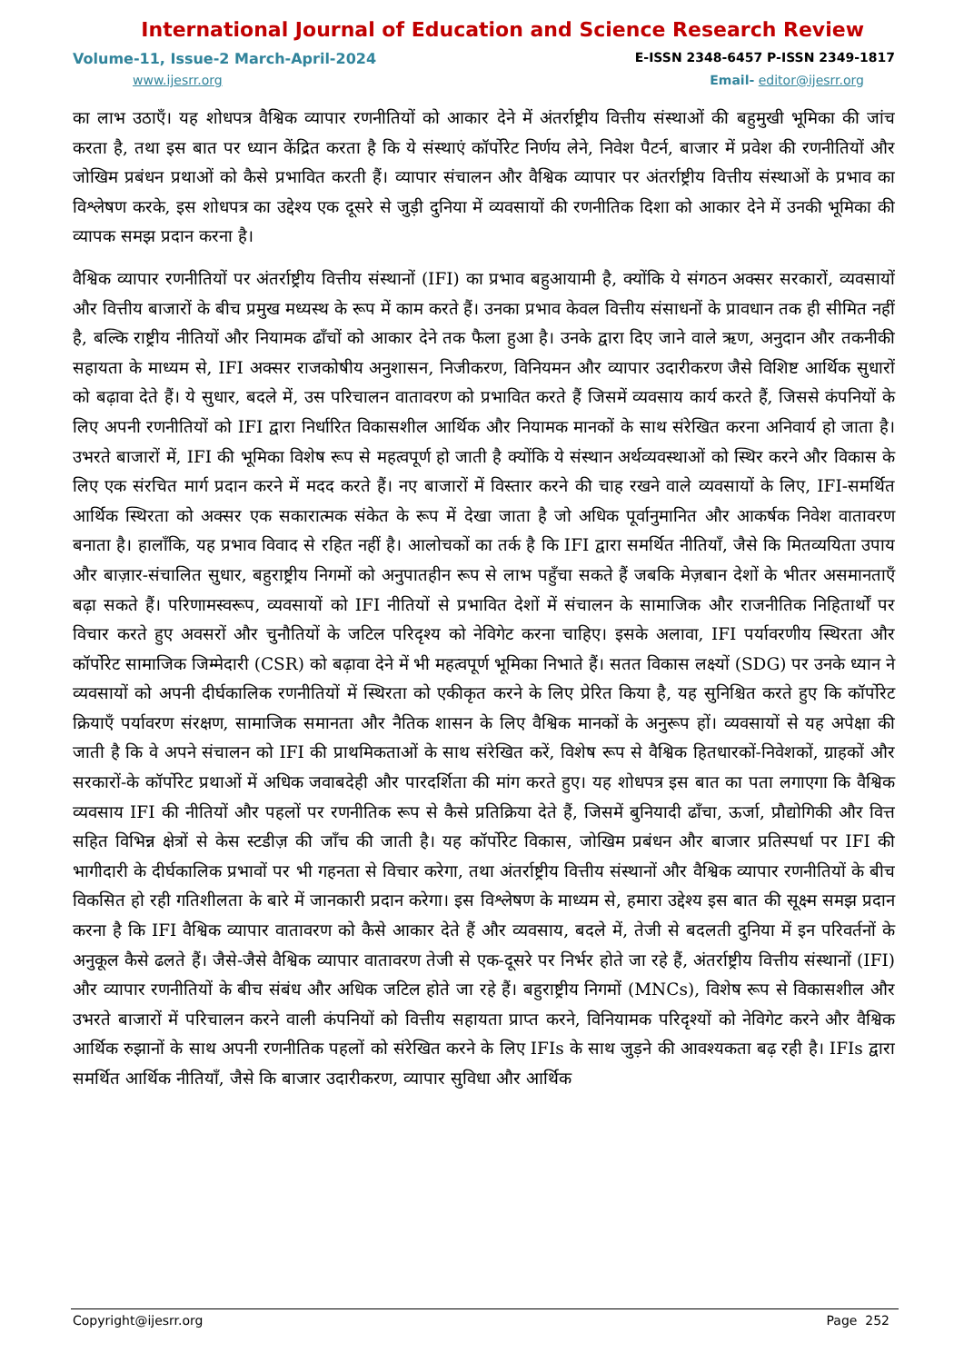International Journal of Education and Science Research Review
Volume-11, Issue-2 March-April-2024 E-ISSN 2348-6457 P-ISSN 2349-1817
www.ijesrr.org Email- editor@ijesrr.org
का लाभ उठाएँ। यह शोधपत्र वैश्विक व्यापार रणनीतियों को आकार देने में अंतर्राष्ट्रीय वित्तीय संस्थाओं की बहुमुखी भूमिका की जांच करता है, तथा इस बात पर ध्यान केंद्रित करता है कि ये संस्थाएं कॉर्पोरेट निर्णय लेने, निवेश पैटर्न, बाजार में प्रवेश की रणनीतियों और जोखिम प्रबंधन प्रथाओं को कैसे प्रभावित करती हैं। व्यापार संचालन और वैश्विक व्यापार पर अंतर्राष्ट्रीय वित्तीय संस्थाओं के प्रभाव का विश्लेषण करके, इस शोधपत्र का उद्देश्य एक दूसरे से जुड़ी दुनिया में व्यवसायों की रणनीतिक दिशा को आकार देने में उनकी भूमिका की व्यापक समझ प्रदान करना है।
वैश्विक व्यापार रणनीतियों पर अंतर्राष्ट्रीय वित्तीय संस्थानों (IFI) का प्रभाव बहुआयामी है, क्योंकि ये संगठन अक्सर सरकारों, व्यवसायों और वित्तीय बाजारों के बीच प्रमुख मध्यस्थ के रूप में काम करते हैं। उनका प्रभाव केवल वित्तीय संसाधनों के प्रावधान तक ही सीमित नहीं है, बल्कि राष्ट्रीय नीतियों और नियामक ढाँचों को आकार देने तक फैला हुआ है। उनके द्वारा दिए जाने वाले ऋण, अनुदान और तकनीकी सहायता के माध्यम से, IFI अक्सर राजकोषीय अनुशासन, निजीकरण, विनियमन और व्यापार उदारीकरण जैसे विशिष्ट आर्थिक सुधारों को बढ़ावा देते हैं। ये सुधार, बदले में, उस परिचालन वातावरण को प्रभावित करते हैं जिसमें व्यवसाय कार्य करते हैं, जिससे कंपनियों के लिए अपनी रणनीतियों को IFI द्वारा निर्धारित विकासशील आर्थिक और नियामक मानकों के साथ संरेखित करना अनिवार्य हो जाता है। उभरते बाजारों में, IFI की भूमिका विशेष रूप से महत्वपूर्ण हो जाती है क्योंकि ये संस्थान अर्थव्यवस्थाओं को स्थिर करने और विकास के लिए एक संरचित मार्ग प्रदान करने में मदद करते हैं। नए बाजारों में विस्तार करने की चाह रखने वाले व्यवसायों के लिए, IFI-समर्थित आर्थिक स्थिरता को अक्सर एक सकारात्मक संकेत के रूप में देखा जाता है जो अधिक पूर्वानुमानित और आकर्षक निवेश वातावरण बनाता है। हालाँकि, यह प्रभाव विवाद से रहित नहीं है। आलोचकों का तर्क है कि IFI द्वारा समर्थित नीतियाँ, जैसे कि मितव्ययिता उपाय और बाज़ार-संचालित सुधार, बहुराष्ट्रीय निगमों को अनुपातहीन रूप से लाभ पहुँचा सकते हैं जबकि मेज़बान देशों के भीतर असमानताएँ बढ़ा सकते हैं। परिणामस्वरूप, व्यवसायों को IFI नीतियों से प्रभावित देशों में संचालन के सामाजिक और राजनीतिक निहितार्थों पर विचार करते हुए अवसरों और चुनौतियों के जटिल परिदृश्य को नेविगेट करना चाहिए। इसके अलावा, IFI पर्यावरणीय स्थिरता और कॉर्पोरेट सामाजिक जिम्मेदारी (CSR) को बढ़ावा देने में भी महत्वपूर्ण भूमिका निभाते हैं। सतत विकास लक्ष्यों (SDG) पर उनके ध्यान ने व्यवसायों को अपनी दीर्घकालिक रणनीतियों में स्थिरता को एकीकृत करने के लिए प्रेरित किया है, यह सुनिश्चित करते हुए कि कॉर्पोरेट क्रियाएँ पर्यावरण संरक्षण, सामाजिक समानता और नैतिक शासन के लिए वैश्विक मानकों के अनुरूप हों। व्यवसायों से यह अपेक्षा की जाती है कि वे अपने संचालन को IFI की प्राथमिकताओं के साथ संरेखित करें, विशेष रूप से वैश्विक हितधारकों-निवेशकों, ग्राहकों और सरकारों-के कॉर्पोरेट प्रथाओं में अधिक जवाबदेही और पारदर्शिता की मांग करते हुए। यह शोधपत्र इस बात का पता लगाएगा कि वैश्विक व्यवसाय IFI की नीतियों और पहलों पर रणनीतिक रूप से कैसे प्रतिक्रिया देते हैं, जिसमें बुनियादी ढाँचा, ऊर्जा, प्रौद्योगिकी और वित्त सहित विभिन्न क्षेत्रों से केस स्टडीज़ की जाँच की जाती है। यह कॉर्पोरेट विकास, जोखिम प्रबंधन और बाजार प्रतिस्पर्धा पर IFI की भागीदारी के दीर्घकालिक प्रभावों पर भी गहनता से विचार करेगा, तथा अंतर्राष्ट्रीय वित्तीय संस्थानों और वैश्विक व्यापार रणनीतियों के बीच विकसित हो रही गतिशीलता के बारे में जानकारी प्रदान करेगा। इस विश्लेषण के माध्यम से, हमारा उद्देश्य इस बात की सूक्ष्म समझ प्रदान करना है कि IFI वैश्विक व्यापार वातावरण को कैसे आकार देते हैं और व्यवसाय, बदले में, तेजी से बदलती दुनिया में इन परिवर्तनों के अनुकूल कैसे ढलते हैं। जैसे-जैसे वैश्विक व्यापार वातावरण तेजी से एक-दूसरे पर निर्भर होते जा रहे हैं, अंतर्राष्ट्रीय वित्तीय संस्थानों (IFI) और व्यापार रणनीतियों के बीच संबंध और अधिक जटिल होते जा रहे हैं। बहुराष्ट्रीय निगमों (MNCs), विशेष रूप से विकासशील और उभरते बाजारों में परिचालन करने वाली कंपनियों को वित्तीय सहायता प्राप्त करने, विनियामक परिदृश्यों को नेविगेट करने और वैश्विक आर्थिक रुझानों के साथ अपनी रणनीतिक पहलों को संरेखित करने के लिए IFIs के साथ जुड़ने की आवश्यकता बढ़ रही है। IFIs द्वारा समर्थित आर्थिक नीतियाँ, जैसे कि बाजार उदारीकरण, व्यापार सुविधा और आर्थिक
Copyright@ijesrr.org Page 252